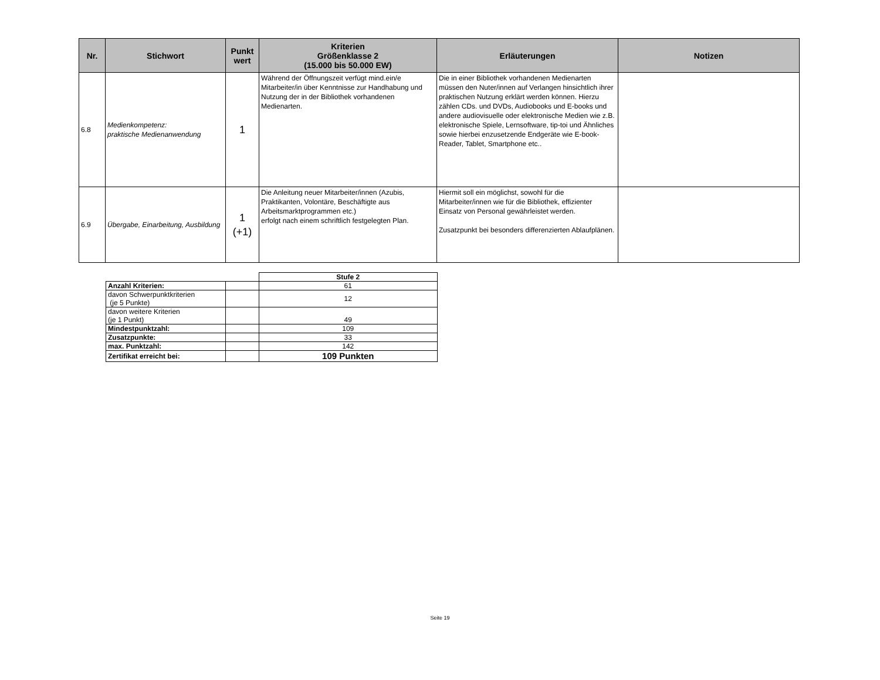| Nr. | Stichwort | Punkt wert | Kriterien Größenklasse 2 (15.000 bis 50.000 EW) | Erläuterungen | Notizen |
| --- | --- | --- | --- | --- | --- |
| 6.8 | Medienkompetenz: praktische Medienanwendung | 1 | Während der Öffnungszeit verfügt mind.ein/e Mitarbeiter/in über Kenntnisse zur Handhabung und Nutzung der in der Bibliothek vorhandenen Medienarten. | Die in einer Bibliothek vorhandenen Medienarten müssen den Nuter/innen auf Verlangen hinsichtlich ihrer praktischen Nutzung erklärt werden können. Hierzu zählen CDs. und DVDs, Audiobooks und E-books und andere audiovisuelle oder elektronische Medien wie z.B. elektronische Spiele, Lernsoftware, tip-toi und Ähnliches sowie hierbei enzusetzende Endgeräte wie E-book-Reader, Tablet, Smartphone etc.. | |
| 6.9 | Übergabe, Einarbeitung, Ausbildung | 1 (+1) | Die Anleitung neuer Mitarbeiter/innen (Azubis, Praktikanten, Volontäre, Beschäftigte aus Arbeitsmarktprogrammen etc.) erfolgt nach einem schriftlich festgelegten Plan. | Hiermit soll ein möglichst, sowohl für die Mitarbeiter/innen wie für die Bibliothek, effizienter Einsatz von Personal gewährleistet werden. Zusatzpunkt bei besonders differenzierten Ablaufplänen. | |
| | | Stufe 2 |
| Anzahl Kriterien: | | 61 |
| davon Schwerpunktkriterien (je 5 Punkte) | | 12 |
| davon weitere Kriterien (je 1 Punkt) | | 49 |
| Mindestpunktzahl: | | 109 |
| Zusatzpunkte: | | 33 |
| max. Punktzahl: | | 142 |
| Zertifikat erreicht bei: | | 109 Punkten |
Seite 19